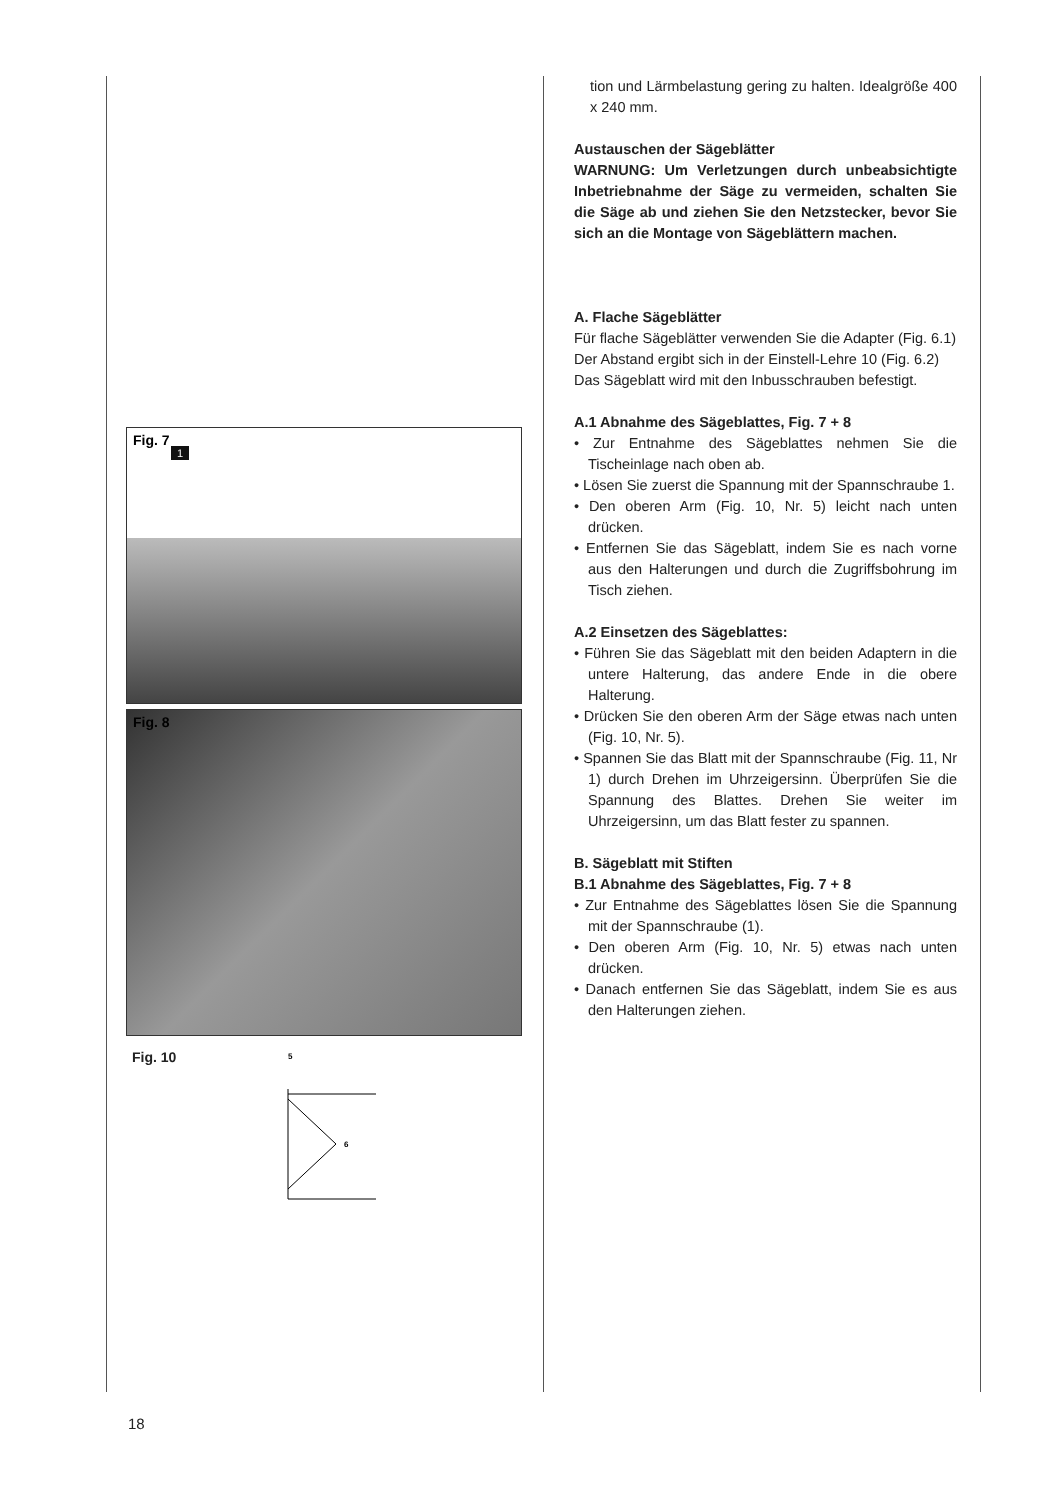Fig. 7
1
Fig. 8
Fig. 10
5
6
tion und Lärmbelastung gering zu halten. Idealgröße 400 x 240 mm.
Austauschen der Sägeblätter
WARNUNG: Um Verletzungen durch unbeabsichtigte Inbetriebnahme der Säge zu vermeiden, schalten Sie die Säge ab und ziehen Sie den Netzstecker, bevor Sie sich an die Montage von Sägeblättern machen.
A. Flache Sägeblätter
Für flache Sägeblätter verwenden Sie die Adapter (Fig. 6.1)
Der Abstand ergibt sich in der Einstell-Lehre 10 (Fig. 6.2)
Das Sägeblatt wird mit den Inbusschrauben befestigt.
A.1 Abnahme des Sägeblattes, Fig. 7 + 8
• Zur Entnahme des Sägeblattes nehmen Sie die Tischeinlage nach oben ab.
• Lösen Sie zuerst die Spannung mit der Spannschraube 1.
• Den oberen Arm (Fig. 10, Nr. 5) leicht nach unten drücken.
• Entfernen Sie das Sägeblatt, indem Sie es nach vorne aus den Halterungen und durch die Zugriffsbohrung im Tisch ziehen.
A.2 Einsetzen des Sägeblattes:
• Führen Sie das Sägeblatt mit den beiden Adaptern in die untere Halterung, das andere Ende in die obere Halterung.
• Drücken Sie den oberen Arm der Säge etwas nach unten (Fig. 10, Nr. 5).
• Spannen Sie das Blatt mit der Spannschraube (Fig. 11, Nr 1) durch Drehen im Uhrzeigersinn. Überprüfen Sie die Spannung des Blattes. Drehen Sie weiter im Uhrzeigersinn, um das Blatt fester zu spannen.
B. Sägeblatt mit Stiften
B.1 Abnahme des Sägeblattes, Fig. 7 + 8
• Zur Entnahme des Sägeblattes lösen Sie die Spannung mit der Spannschraube (1).
• Den oberen Arm (Fig. 10, Nr. 5) etwas nach unten drücken.
• Danach entfernen Sie das Sägeblatt, indem Sie es aus den Halterungen ziehen.
18